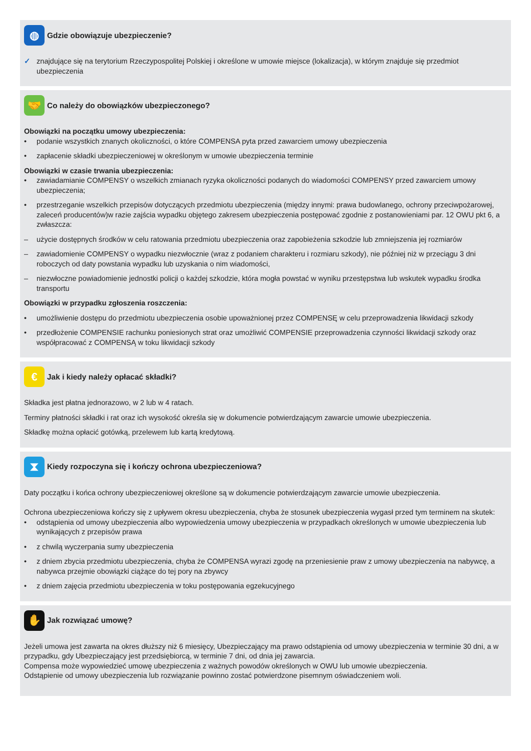◍
Gdzie obowiązuje ubezpieczenie?
✓ znajdujące się na terytorium Rzeczypospolitej Polskiej i określone w umowie miejsce (lokalizacja), w którym znajduje się przedmiot ubezpieczenia
🤝
Co należy do obowiązków ubezpieczonego?
Obowiązki na początku umowy ubezpieczenia:
• podanie wszystkich znanych okoliczności, o które COMPENSA pyta przed zawarciem umowy ubezpieczenia
• zapłacenie składki ubezpieczeniowej w określonym w umowie ubezpieczenia terminie
Obowiązki w czasie trwania ubezpieczenia:
• zawiadamianie COMPENSY o wszelkich zmianach ryzyka okoliczności podanych do wiadomości COMPENSY przed zawarciem umowy ubezpieczenia;
• przestrzeganie wszelkich przepisów dotyczących przedmiotu ubezpieczenia (między innymi: prawa budowlanego, ochrony przeciwpożarowej, zaleceń producentów)w razie zajścia wypadku objętego zakresem ubezpieczenia postępować zgodnie z postanowieniami par. 12 OWU pkt 6, a zwłaszcza:
– użycie dostępnych środków w celu ratowania przedmiotu ubezpieczenia oraz zapobieżenia szkodzie lub zmniejszenia jej rozmiarów
– zawiadomienie COMPENSY o wypadku niezwłocznie (wraz z podaniem charakteru i rozmiaru szkody), nie później niż w przeciągu 3 dni roboczych od daty powstania wypadku lub uzyskania o nim wiadomości,
– niezwłoczne powiadomienie jednostki policji o każdej szkodzie, która mogła powstać w wyniku przestępstwa lub wskutek wypadku środka transportu
Obowiązki w przypadku zgłoszenia roszczenia:
• umożliwienie dostępu do przedmiotu ubezpieczenia osobie upoważnionej przez COMPENSĘ w celu przeprowadzenia likwidacji szkody
• przedłożenie COMPENSIE rachunku poniesionych strat oraz umożliwić COMPENSIE przeprowadzenia czynności likwidacji szkody oraz współpracować z COMPENSĄ w toku likwidacji szkody
€
Jak i kiedy należy opłacać składki?
Składka jest płatna jednorazowo, w 2 lub w 4 ratach.
Terminy płatności składki i rat oraz ich wysokość określa się w dokumencie potwierdzającym zawarcie umowie ubezpieczenia.
Składkę można opłacić gotówką, przelewem lub kartą kredytową.
⧗
Kiedy rozpoczyna się i kończy ochrona ubezpieczeniowa?
Daty początku i końca ochrony ubezpieczeniowej określone są w dokumencie potwierdzającym zawarcie umowie ubezpieczenia.
Ochrona ubezpieczeniowa kończy się z upływem okresu ubezpieczenia, chyba że stosunek ubezpieczenia wygasł przed tym terminem na skutek:
• odstąpienia od umowy ubezpieczenia albo wypowiedzenia umowy ubezpieczenia w przypadkach określonych w umowie ubezpieczenia lub wynikających z przepisów prawa
• z chwilą wyczerpania sumy ubezpieczenia
• z dniem zbycia przedmiotu ubezpieczenia, chyba że COMPENSA wyrazi zgodę na przeniesienie praw z umowy ubezpieczenia na nabywcę, a nabywca przejmie obowiązki ciążące do tej pory na zbywcy
• z dniem zajęcia przedmiotu ubezpieczenia w toku postępowania egzekucyjnego
✋
Jak rozwiązać umowę?
Jeżeli umowa jest zawarta na okres dłuższy niż 6 miesięcy, Ubezpieczający ma prawo odstąpienia od umowy ubezpieczenia w terminie 30 dni, a w przypadku, gdy Ubezpieczający jest przedsiębiorcą, w terminie 7 dni, od dnia jej zawarcia.
Compensa może wypowiedzieć umowę ubezpieczenia z ważnych powodów określonych w OWU lub umowie ubezpieczenia.
Odstąpienie od umowy ubezpieczenia lub rozwiązanie powinno zostać potwierdzone pisemnym oświadczeniem woli.